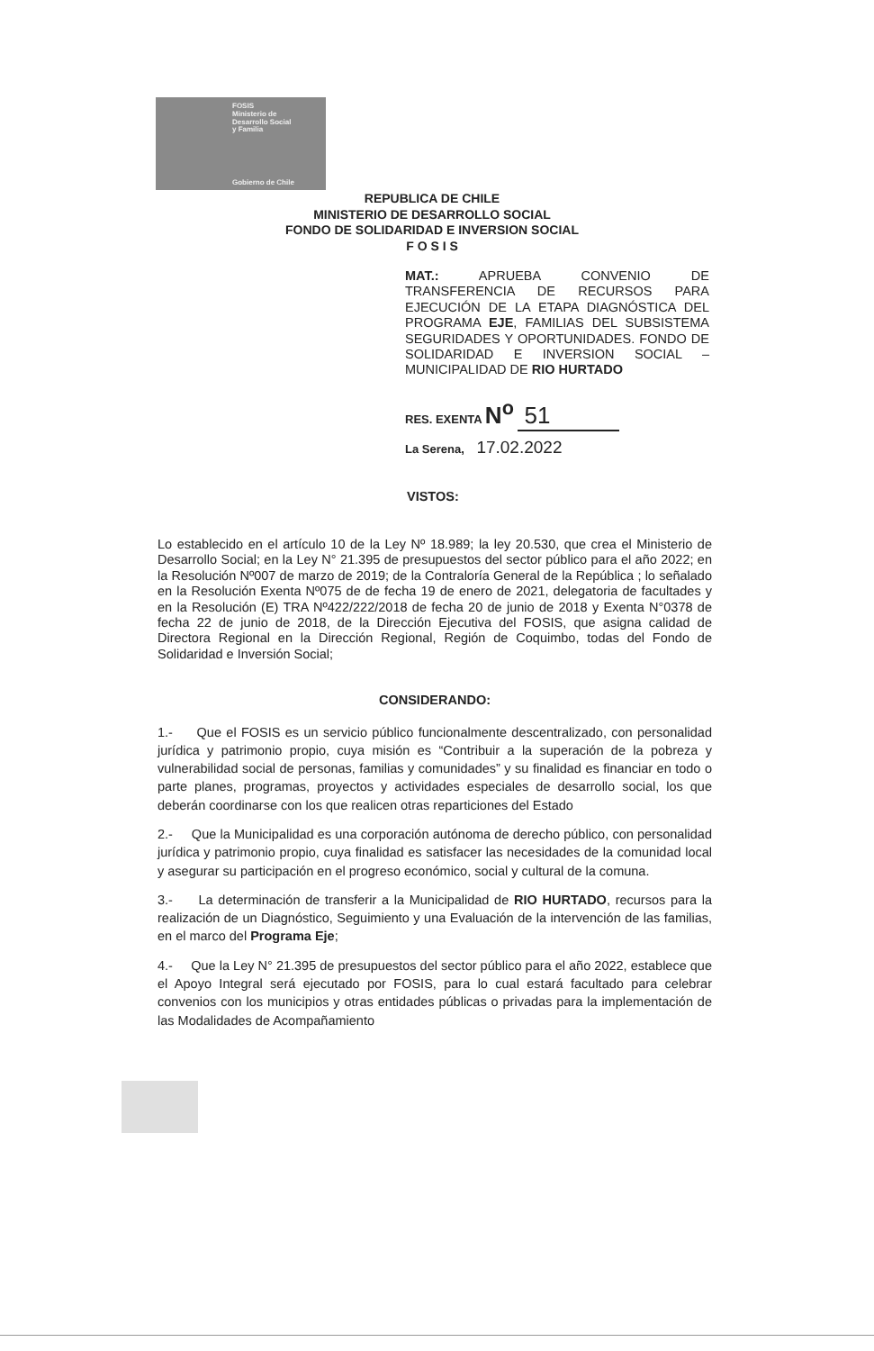FOSIS
Ministerio de
Desarrollo Social
y Familia
Gobierno de Chile
REPUBLICA DE CHILE
MINISTERIO DE DESARROLLO SOCIAL
FONDO DE SOLIDARIDAD E INVERSION SOCIAL
F O S I S
MAT.: APRUEBA CONVENIO DE TRANSFERENCIA DE RECURSOS PARA EJECUCIÓN DE LA ETAPA DIAGNÓSTICA DEL PROGRAMA EJE, FAMILIAS DEL SUBSISTEMA SEGURIDADES Y OPORTUNIDADES. FONDO DE SOLIDARIDAD E INVERSION SOCIAL – MUNICIPALIDAD DE RIO HURTADO
RES. EXENTA N<sup>o</sup> 51
La Serena, 17.02.2022
VISTOS:
Lo establecido en el artículo 10 de la Ley Nº 18.989; la ley 20.530, que crea el Ministerio de Desarrollo Social; en la Ley N° 21.395 de presupuestos del sector público para el año 2022; en la Resolución Nº007 de marzo de 2019; de la Contraloría General de la República ; lo señalado en la Resolución Exenta Nº075 de de fecha 19 de enero de 2021, delegatoria de facultades y en la Resolución (E) TRA Nº422/222/2018 de fecha 20 de junio de 2018 y Exenta N°0378 de fecha 22 de junio de 2018, de la Dirección Ejecutiva del FOSIS, que asigna calidad de Directora Regional en la Dirección Regional, Región de Coquimbo, todas del Fondo de Solidaridad e Inversión Social;
CONSIDERANDO:
1.- Que el FOSIS es un servicio público funcionalmente descentralizado, con personalidad jurídica y patrimonio propio, cuya misión es “Contribuir a la superación de la pobreza y vulnerabilidad social de personas, familias y comunidades” y su finalidad es financiar en todo o parte planes, programas, proyectos y actividades especiales de desarrollo social, los que deberán coordinarse con los que realicen otras reparticiones del Estado
2.- Que la Municipalidad es una corporación autónoma de derecho público, con personalidad jurídica y patrimonio propio, cuya finalidad es satisfacer las necesidades de la comunidad local y asegurar su participación en el progreso económico, social y cultural de la comuna.
3.- La determinación de transferir a la Municipalidad de RIO HURTADO, recursos para la realización de un Diagnóstico, Seguimiento y una Evaluación de la intervención de las familias, en el marco del Programa Eje;
4.- Que la Ley N° 21.395 de presupuestos del sector público para el año 2022, establece que el Apoyo Integral será ejecutado por FOSIS, para lo cual estará facultado para celebrar convenios con los municipios y otras entidades públicas o privadas para la implementación de las Modalidades de Acompañamiento